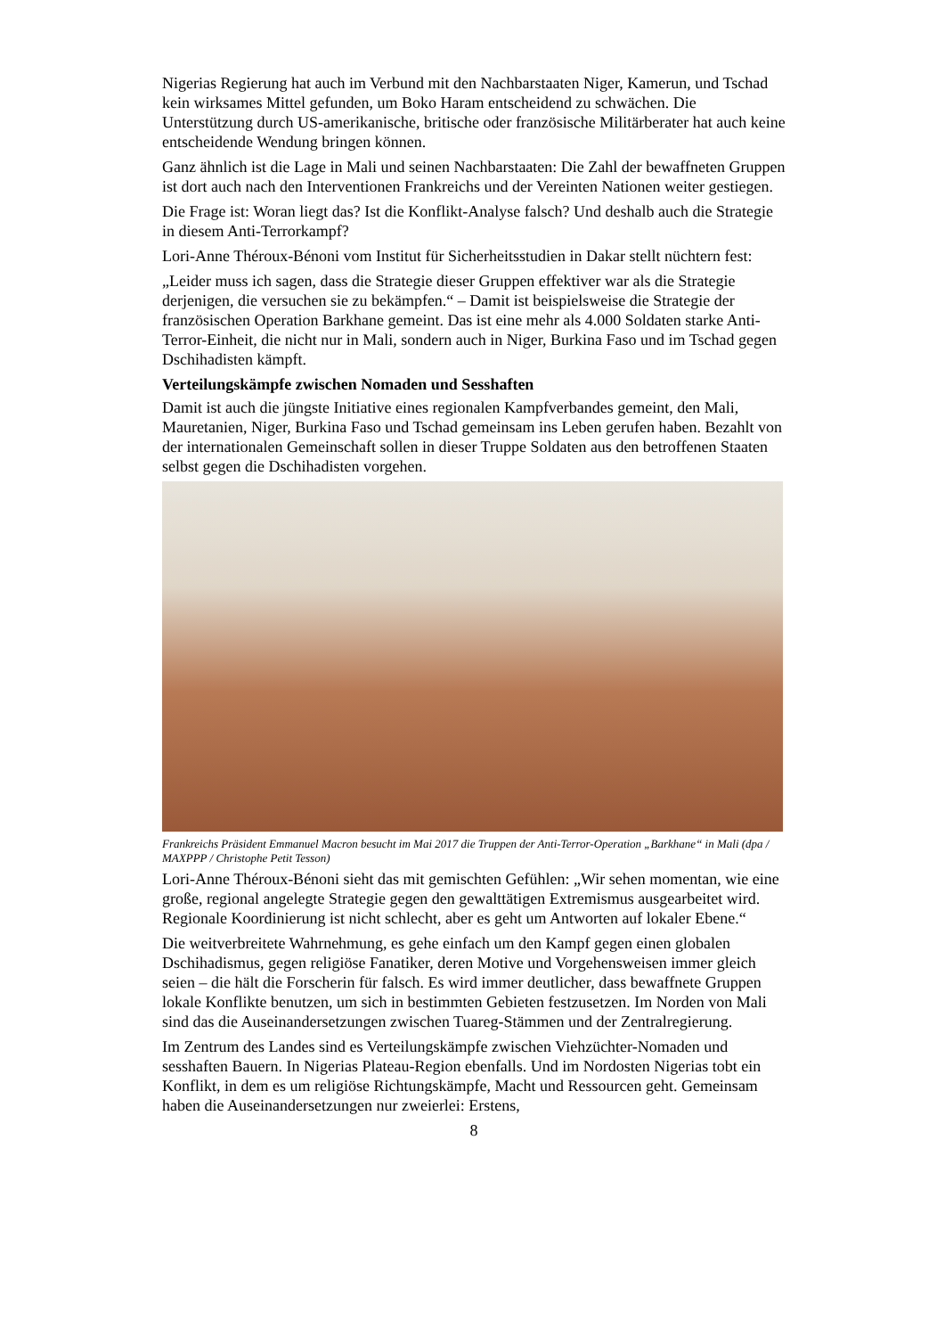Nigerias Regierung hat auch im Verbund mit den Nachbarstaaten Niger, Kamerun, und Tschad kein wirksames Mittel gefunden, um Boko Haram entscheidend zu schwächen. Die Unterstützung durch US-amerikanische, britische oder französische Militärberater hat auch keine entscheidende Wendung bringen können.
Ganz ähnlich ist die Lage in Mali und seinen Nachbarstaaten: Die Zahl der bewaffneten Gruppen ist dort auch nach den Interventionen Frankreichs und der Vereinten Nationen weiter gestiegen.
Die Frage ist: Woran liegt das? Ist die Konflikt-Analyse falsch? Und deshalb auch die Strategie in diesem Anti-Terrorkampf?
Lori-Anne Théroux-Bénoni vom Institut für Sicherheitsstudien in Dakar stellt nüchtern fest:
„Leider muss ich sagen, dass die Strategie dieser Gruppen effektiver war als die Strategie derjenigen, die versuchen sie zu bekämpfen.“ – Damit ist beispielsweise die Strategie der französischen Operation Barkhane gemeint. Das ist eine mehr als 4.000 Soldaten starke Anti-Terror-Einheit, die nicht nur in Mali, sondern auch in Niger, Burkina Faso und im Tschad gegen Dschihadisten kämpft.
Verteilungskämpfe zwischen Nomaden und Sesshaften
Damit ist auch die jüngste Initiative eines regionalen Kampfverbandes gemeint, den Mali, Mauretanien, Niger, Burkina Faso und Tschad gemeinsam ins Leben gerufen haben. Bezahlt von der internationalen Gemeinschaft sollen in dieser Truppe Soldaten aus den betroffenen Staaten selbst gegen die Dschihadisten vorgehen.
Frankreichs Präsident Emmanuel Macron besucht im Mai 2017 die Truppen der Anti-Terror-Operation „Barkhane“ in Mali (dpa / MAXPPP / Christophe Petit Tesson)
Lori-Anne Théroux-Bénoni sieht das mit gemischten Gefühlen: „Wir sehen momentan, wie eine große, regional angelegte Strategie gegen den gewalttätigen Extremismus ausgearbeitet wird. Regionale Koordinierung ist nicht schlecht, aber es geht um Antworten auf lokaler Ebene.“
Die weitverbreitete Wahrnehmung, es gehe einfach um den Kampf gegen einen globalen Dschihadismus, gegen religiöse Fanatiker, deren Motive und Vorgehensweisen immer gleich seien – die hält die Forscherin für falsch. Es wird immer deutlicher, dass bewaffnete Gruppen lokale Konflikte benutzen, um sich in bestimmten Gebieten festzusetzen. Im Norden von Mali sind das die Auseinandersetzungen zwischen Tuareg-Stämmen und der Zentralregierung.
Im Zentrum des Landes sind es Verteilungskämpfe zwischen Viehzüchter-Nomaden und sesshaften Bauern. In Nigerias Plateau-Region ebenfalls. Und im Nordosten Nigerias tobt ein Konflikt, in dem es um religiöse Richtungskämpfe, Macht und Ressourcen geht. Gemeinsam haben die Auseinandersetzungen nur zweierlei: Erstens,
8